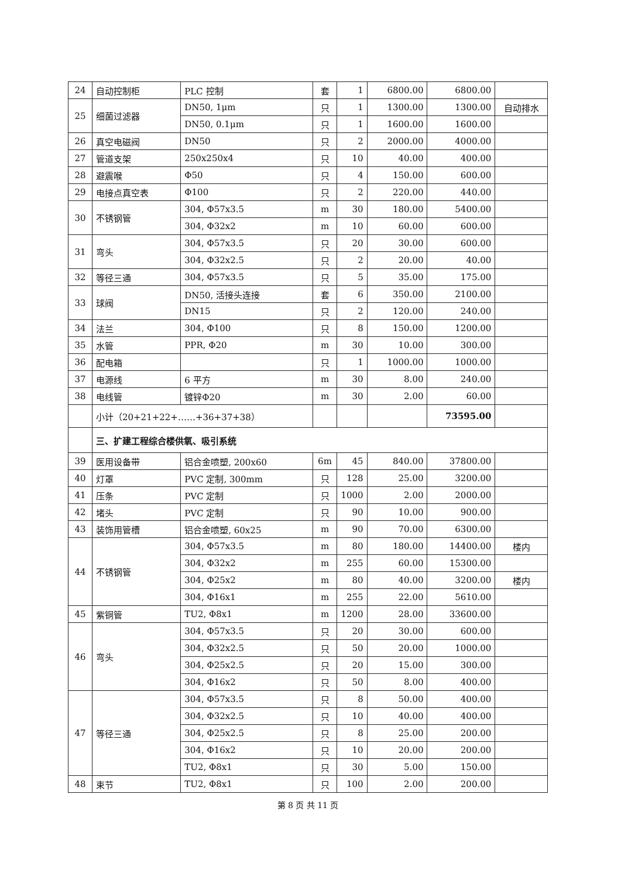| 24 | 自动控制柜 | PLC 控制 | 套 | 1 | 6800.00 | 6800.00 | |
| 25 | 细菌过滤器 | DN50, 1μm | 只 | 1 | 1300.00 | 1300.00 | 自动排水 |
| | | DN50, 0.1μm | 只 | 1 | 1600.00 | 1600.00 | |
| 26 | 真空电磁阀 | DN50 | 只 | 2 | 2000.00 | 4000.00 | |
| 27 | 管道支架 | 250x250x4 | 只 | 10 | 40.00 | 400.00 | |
| 28 | 避震喉 | Φ50 | 只 | 4 | 150.00 | 600.00 | |
| 29 | 电接点真空表 | Φ100 | 只 | 2 | 220.00 | 440.00 | |
| 30 | 不锈钢管 | 304, Φ57x3.5 | m | 30 | 180.00 | 5400.00 | |
| | | 304, Φ32x2 | m | 10 | 60.00 | 600.00 | |
| 31 | 弯头 | 304, Φ57x3.5 | 只 | 20 | 30.00 | 600.00 | |
| | | 304, Φ32x2.5 | 只 | 2 | 20.00 | 40.00 | |
| 32 | 等径三通 | 304, Φ57x3.5 | 只 | 5 | 35.00 | 175.00 | |
| 33 | 球阀 | DN50, 活接头连接 | 套 | 6 | 350.00 | 2100.00 | |
| | | DN15 | 只 | 2 | 120.00 | 240.00 | |
| 34 | 法兰 | 304, Φ100 | 只 | 8 | 150.00 | 1200.00 | |
| 35 | 水管 | PPR, Φ20 | m | 30 | 10.00 | 300.00 | |
| 36 | 配电箱 | | 只 | 1 | 1000.00 | 1000.00 | |
| 37 | 电源线 | 6 平方 | m | 30 | 8.00 | 240.00 | |
| 38 | 电线管 | 镀锌Φ20 | m | 30 | 2.00 | 60.00 | |
| | 小计（20+21+22+……+36+37+38） | | | | | 73595.00 | |
| | 三、扩建工程综合楼供氧、吸引系统 | | | | | | |
| 39 | 医用设备带 | 铝合金喷塑, 200x60 | 6m | 45 | 840.00 | 37800.00 | |
| 40 | 灯罩 | PVC 定制, 300mm | 只 | 128 | 25.00 | 3200.00 | |
| 41 | 压条 | PVC 定制 | 只 | 1000 | 2.00 | 2000.00 | |
| 42 | 堵头 | PVC 定制 | 只 | 90 | 10.00 | 900.00 | |
| 43 | 装饰用管槽 | 铝合金喷塑, 60x25 | m | 90 | 70.00 | 6300.00 | |
| 44 | 不锈钢管 | 304, Φ57x3.5 | m | 80 | 180.00 | 14400.00 | 楼内 |
| | | 304, Φ32x2 | m | 255 | 60.00 | 15300.00 | |
| | | 304, Φ25x2 | m | 80 | 40.00 | 3200.00 | 楼内 |
| | | 304, Φ16x1 | m | 255 | 22.00 | 5610.00 | |
| 45 | 紫铜管 | TU2, Φ8x1 | m | 1200 | 28.00 | 33600.00 | |
| 46 | 弯头 | 304, Φ57x3.5 | 只 | 20 | 30.00 | 600.00 | |
| | | 304, Φ32x2.5 | 只 | 50 | 20.00 | 1000.00 | |
| | | 304, Φ25x2.5 | 只 | 20 | 15.00 | 300.00 | |
| | | 304, Φ16x2 | 只 | 50 | 8.00 | 400.00 | |
| 47 | 等径三通 | 304, Φ57x3.5 | 只 | 8 | 50.00 | 400.00 | |
| | | 304, Φ32x2.5 | 只 | 10 | 40.00 | 400.00 | |
| | | 304, Φ25x2.5 | 只 | 8 | 25.00 | 200.00 | |
| | | 304, Φ16x2 | 只 | 10 | 20.00 | 200.00 | |
| | | TU2, Φ8x1 | 只 | 30 | 5.00 | 150.00 | |
| 48 | 束节 | TU2, Φ8x1 | 只 | 100 | 2.00 | 200.00 | |
第 8 页 共 11 页